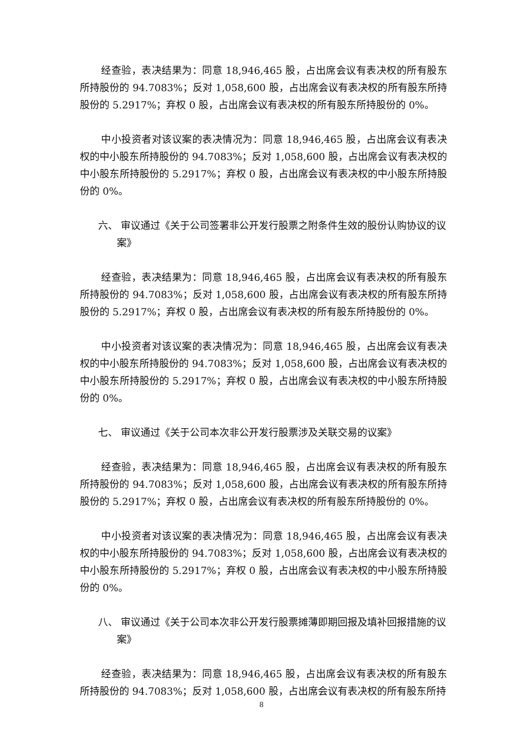经查验，表决结果为：同意 18,946,465 股，占出席会议有表决权的所有股东所持股份的 94.7083%；反对 1,058,600 股，占出席会议有表决权的所有股东所持股份的 5.2917%；弃权 0 股，占出席会议有表决权的所有股东所持股份的 0%。
中小投资者对该议案的表决情况为：同意 18,946,465 股，占出席会议有表决权的中小股东所持股份的 94.7083%；反对 1,058,600 股，占出席会议有表决权的中小股东所持股份的 5.2917%；弃权 0 股，占出席会议有表决权的中小股东所持股份的 0%。
六、 审议通过《关于公司签署非公开发行股票之附条件生效的股份认购协议的议案》
经查验，表决结果为：同意 18,946,465 股，占出席会议有表决权的所有股东所持股份的 94.7083%；反对 1,058,600 股，占出席会议有表决权的所有股东所持股份的 5.2917%；弃权 0 股，占出席会议有表决权的所有股东所持股份的 0%。
中小投资者对该议案的表决情况为：同意 18,946,465 股，占出席会议有表决权的中小股东所持股份的 94.7083%；反对 1,058,600 股，占出席会议有表决权的中小股东所持股份的 5.2917%；弃权 0 股，占出席会议有表决权的中小股东所持股份的 0%。
七、 审议通过《关于公司本次非公开发行股票涉及关联交易的议案》
经查验，表决结果为：同意 18,946,465 股，占出席会议有表决权的所有股东所持股份的 94.7083%；反对 1,058,600 股，占出席会议有表决权的所有股东所持股份的 5.2917%；弃权 0 股，占出席会议有表决权的所有股东所持股份的 0%。
中小投资者对该议案的表决情况为：同意 18,946,465 股，占出席会议有表决权的中小股东所持股份的 94.7083%；反对 1,058,600 股，占出席会议有表决权的中小股东所持股份的 5.2917%；弃权 0 股，占出席会议有表决权的中小股东所持股份的 0%。
八、 审议通过《关于公司本次非公开发行股票摊薄即期回报及填补回报措施的议案》
经查验，表决结果为：同意 18,946,465 股，占出席会议有表决权的所有股东所持股份的 94.7083%；反对 1,058,600 股，占出席会议有表决权的所有股东所持
8